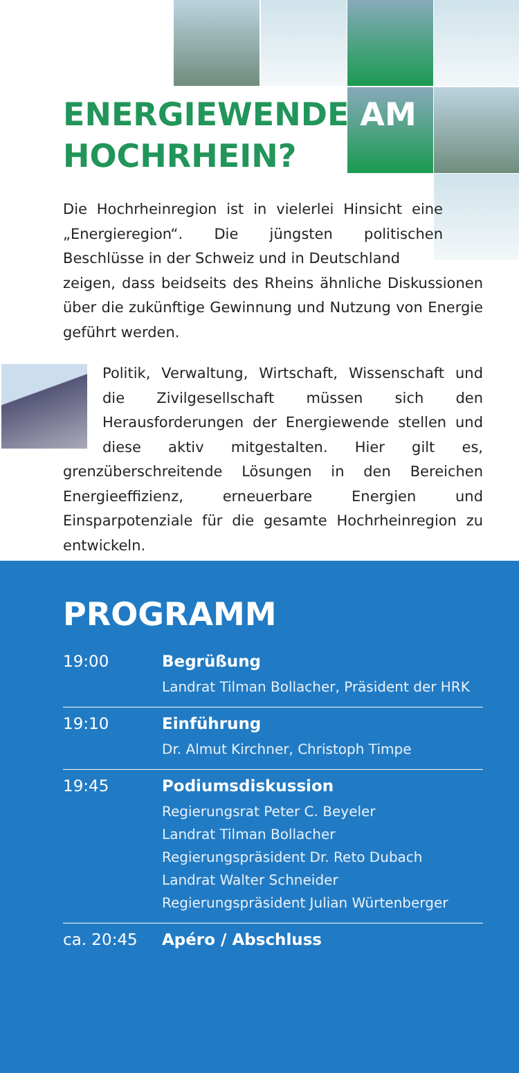ENERGIEWENDE AM
HOCHRHEIN?
Die Hochrheinregion ist in vielerlei Hinsicht eine „Energieregion“. Die jüngsten politischen Beschlüsse in der Schweiz und in Deutschland
zeigen, dass beidseits des Rheins ähnliche Diskussionen über die zukünftige Gewinnung und Nutzung von Energie geführt werden.
Politik, Verwaltung, Wirtschaft, Wissenschaft und die Zivilgesellschaft müssen sich den Herausforderungen der Energiewende stellen und diese aktiv mitgestalten. Hier gilt es, grenzüberschreitende Lösungen in den Bereichen Energieeffizienz, erneuerbare Energien und Einsparpotenziale für die gesamte Hochrheinregion zu entwickeln.
PROGRAMM
| 19:00 | Begrüßung Landrat Tilman Bollacher, Präsident der HRK |
| 19:10 | Einführung Dr. Almut Kirchner, Christoph Timpe |
| 19:45 | Podiumsdiskussion Regierungsrat Peter C. Beyeler Landrat Tilman Bollacher Regierungspräsident Dr. Reto Dubach Landrat Walter Schneider Regierungspräsident Julian Würtenberger |
| ca. 20:45 | Apéro / Abschluss |